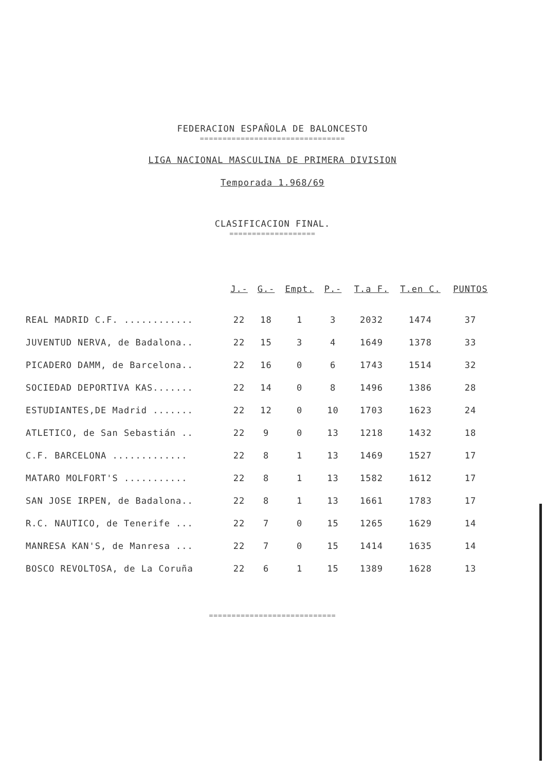FEDERACION ESPAÑOLA DE BALONCESTO
================================
LIGA NACIONAL MASCULINA DE PRIMERA DIVISION
Temporada 1.968/69
CLASIFICACION FINAL.
===================
| | J.- | G.- | Empt. | P.- | T.a F. | T.en C. | PUNTOS |
| --- | --- | --- | --- | --- | --- | --- | --- |
| REAL MADRID C.F. ............ | 22 | 18 | 1 | 3 | 2032 | 1474 | 37 |
| JUVENTUD NERVA, de Badalona.. | 22 | 15 | 3 | 4 | 1649 | 1378 | 33 |
| PICADERO DAMM, de Barcelona.. | 22 | 16 | 0 | 6 | 1743 | 1514 | 32 |
| SOCIEDAD DEPORTIVA KAS....... | 22 | 14 | 0 | 8 | 1496 | 1386 | 28 |
| ESTUDIANTES,DE Madrid ....... | 22 | 12 | 0 | 10 | 1703 | 1623 | 24 |
| ATLETICO, de San Sebastián .. | 22 | 9 | 0 | 13 | 1218 | 1432 | 18 |
| C.F. BARCELONA ............. | 22 | 8 | 1 | 13 | 1469 | 1527 | 17 |
| MATARO MOLFORT'S ........... | 22 | 8 | 1 | 13 | 1582 | 1612 | 17 |
| SAN JOSE IRPEN, de Badalona.. | 22 | 8 | 1 | 13 | 1661 | 1783 | 17 |
| R.C. NAUTICO, de Tenerife ... | 22 | 7 | 0 | 15 | 1265 | 1629 | 14 |
| MANRESA KAN'S, de Manresa ... | 22 | 7 | 0 | 15 | 1414 | 1635 | 14 |
| BOSCO REVOLTOSA, de La Coruña | 22 | 6 | 1 | 15 | 1389 | 1628 | 13 |
============================